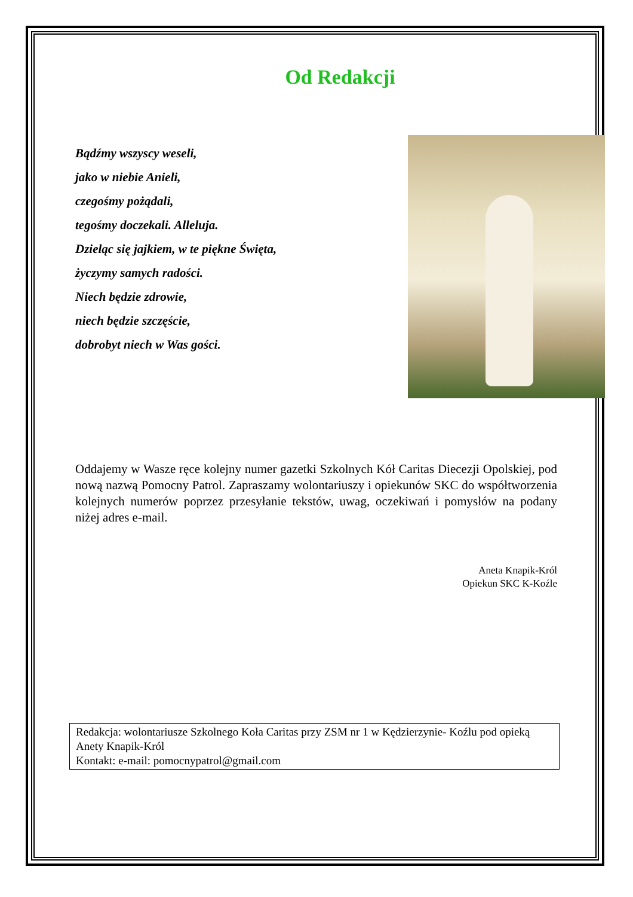Od Redakcji
Bądźmy wszyscy weseli,
jako w niebie Anieli,
czegośmy pożądali,
tegośmy doczekali. Alleluja.
Dzieląc się jajkiem, w te piękne Święta,
życzymy samych radości.
Niech będzie zdrowie,
niech będzie szczęście,
dobrobyt niech w Was gości.
Oddajemy w Wasze ręce kolejny numer gazetki Szkolnych Kół Caritas Diecezji Opolskiej, pod nową nazwą Pomocny Patrol. Zapraszamy wolontariuszy i opiekunów SKC do współtworzenia kolejnych numerów poprzez przesyłanie tekstów, uwag, oczekiwań i pomysłów na podany niżej adres e-mail.
Aneta Knapik-Król
Opiekun SKC K-Koźle
Redakcja: wolontariusze Szkolnego Koła Caritas przy ZSM nr 1 w Kędzierzynie- Koźlu pod opieką Anety Knapik-Król
Kontakt: e-mail: pomocnypatrol@gmail.com